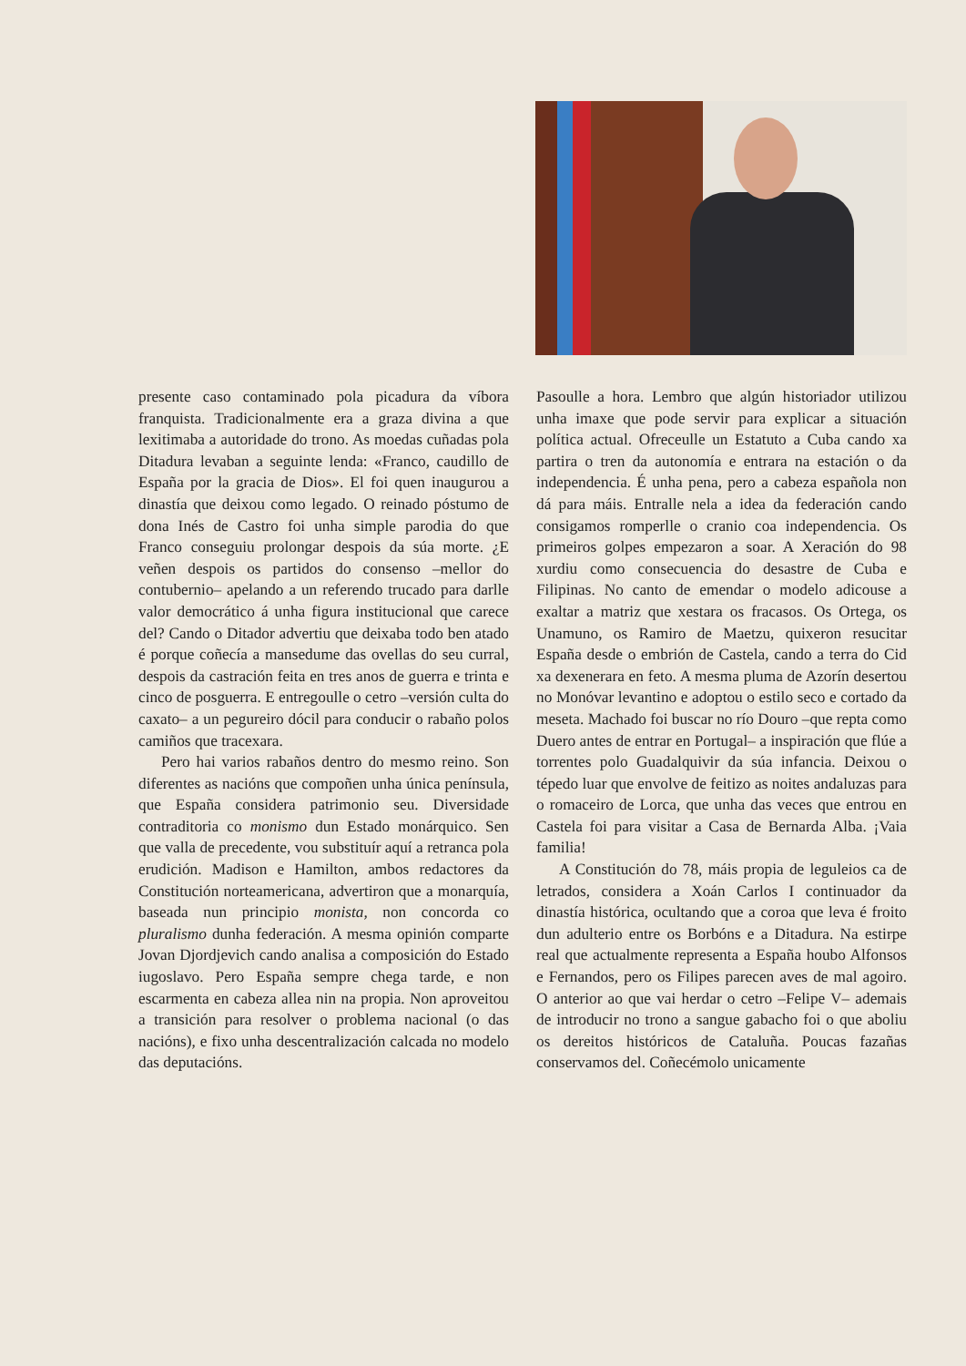presente caso contaminado pola picadura da víbora franquista. Tradicionalmente era a graza divina a que lexitimaba a autoridade do trono. As moedas cuñadas pola Ditadura levaban a seguinte lenda: «Franco, caudillo de España por la gracia de Dios». El foi quen inaugurou a dinastía que deixou como legado. O reinado póstumo de dona Inés de Castro foi unha simple parodia do que Franco conseguiu prolongar despois da súa morte. ¿E veñen despois os partidos do consenso –mellor do contubernio– apelando a un referendo trucado para darlle valor democrático á unha figura institucional que carece del? Cando o Ditador advertiu que deixaba todo ben atado é porque coñecía a mansedume das ovellas do seu curral, despois da castración feita en tres anos de guerra e trinta e cinco de posguerra. E entregoulle o cetro –versión culta do caxato– a un pegureiro dócil para conducir o rabaño polos camiños que tracexara.
Pero hai varios rabaños dentro do mesmo reino. Son diferentes as nacións que compoñen unha única península, que España considera patrimonio seu. Diversidade contraditoria co monismo dun Estado monárquico. Sen que valla de precedente, vou substituír aquí a retranca pola erudición. Madison e Hamilton, ambos redactores da Constitución norteamericana, advertiron que a monarquía, baseada nun principio monista, non concorda co pluralismo dunha federación. A mesma opinión comparte Jovan Djordjevich cando analisa a composición do Estado iugoslavo. Pero España sempre chega tarde, e non escarmenta en cabeza allea nin na propia. Non aproveitou a transición para resolver o problema nacional (o das nacións), e fixo unha descentralización calcada no modelo das deputacións.
Pasoulle a hora. Lembro que algún historiador utilizou unha imaxe que pode servir para explicar a situación política actual. Ofreceulle un Estatuto a Cuba cando xa partira o tren da autonomía e entrara na estación o da independencia. É unha pena, pero a cabeza española non dá para máis. Entralle nela a idea da federación cando consigamos romperlle o cranio coa independencia. Os primeiros golpes empezaron a soar. A Xeración do 98 xurdiu como consecuencia do desastre de Cuba e Filipinas. No canto de emendar o modelo adicouse a exaltar a matriz que xestara os fracasos. Os Ortega, os Unamuno, os Ramiro de Maetzu, quixeron resucitar España desde o embrión de Castela, cando a terra do Cid xa dexenerara en feto. A mesma pluma de Azorín desertou no Monóvar levantino e adoptou o estilo seco e cortado da meseta. Machado foi buscar no río Douro –que repta como Duero antes de entrar en Portugal– a inspiración que flúe a torrentes polo Guadalquivir da súa infancia. Deixou o tépedo luar que envolve de feitizo as noites andaluzas para o romaceiro de Lorca, que unha das veces que entrou en Castela foi para visitar a Casa de Bernarda Alba. ¡Vaia familia!
A Constitución do 78, máis propia de leguleios ca de letrados, considera a Xoán Carlos I continuador da dinastía histórica, ocultando que a coroa que leva é froito dun adulterio entre os Borbóns e a Ditadura. Na estirpe real que actualmente representa a España houbo Alfonsos e Fernandos, pero os Filipes parecen aves de mal agoiro. O anterior ao que vai herdar o cetro –Felipe V– ademais de introducir no trono a sangue gabacho foi o que aboliu os dereitos históricos de Cataluña. Poucas fazañas conservamos del. Coñecémolo unicamente